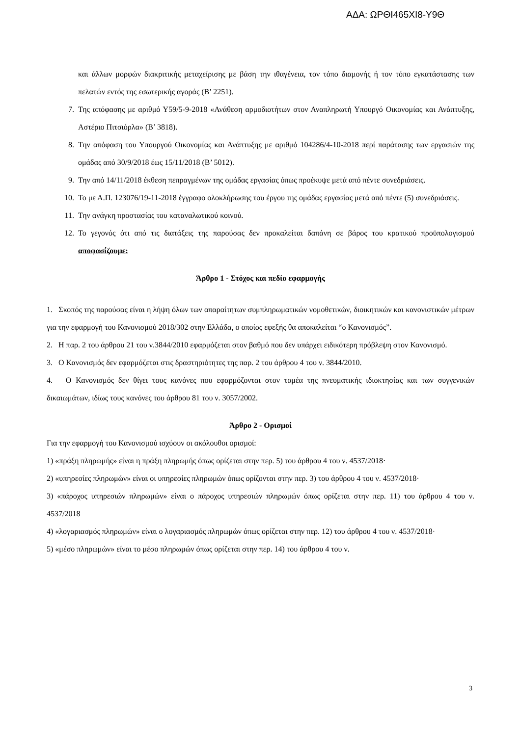ΑΔΑ: ΩΡΘΙ465ΧΙ8-Υ9Θ
και άλλων μορφών διακριτικής μεταχείρισης με βάση την ιθαγένεια, τον τόπο διαμονής ή τον τόπο εγκατάστασης των πελατών εντός της εσωτερικής αγοράς (Β’ 2251).
7. Της απόφασης με αριθμό Υ59/5-9-2018 «Ανάθεση αρμοδιοτήτων στον Αναπληρωτή Υπουργό Οικονομίας και Ανάπτυξης, Αστέριο Πιτσιόρλα» (Β’ 3818).
8. Την απόφαση του Υπουργού Οικονομίας και Ανάπτυξης με αριθμό 104286/4-10-2018 περί παράτασης των εργασιών της ομάδας από 30/9/2018 έως 15/11/2018 (Β’ 5012).
9. Την από 14/11/2018 έκθεση πεπραγμένων της ομάδας εργασίας όπως προέκυψε μετά από πέντε συνεδριάσεις.
10. Το με Α.Π. 123076/19-11-2018 έγγραφο ολοκλήρωσης του έργου της ομάδας εργασίας μετά από πέντε (5) συνεδριάσεις.
11. Την ανάγκη προστασίας του καταναλωτικού κοινού.
12. Το γεγονός ότι από τις διατάξεις της παρούσας δεν προκαλείται δαπάνη σε βάρος του κρατικού προϋπολογισμού αποφασίζουμε:
Άρθρο 1 - Στόχος και πεδίο εφαρμογής
1. Σκοπός της παρούσας είναι η λήψη όλων των απαραίτητων συμπληρωματικών νομοθετικών, διοικητικών και κανονιστικών μέτρων για την εφαρμογή του Κανονισμού 2018/302 στην Ελλάδα, ο οποίος εφεξής θα αποκαλείται “ο Κανονισμός”.
2. Η παρ. 2 του άρθρου 21 του ν.3844/2010 εφαρμόζεται στον βαθμό που δεν υπάρχει ειδικότερη πρόβλεψη στον Κανονισμό.
3. Ο Κανονισμός δεν εφαρμόζεται στις δραστηριότητες της παρ. 2 του άρθρου 4 του ν. 3844/2010.
4. Ο Κανονισμός δεν θίγει τους κανόνες που εφαρμόζονται στον τομέα της πνευματικής ιδιοκτησίας και των συγγενικών δικαιωμάτων, ιδίως τους κανόνες του άρθρου 81 του ν. 3057/2002.
Άρθρο 2 - Ορισμοί
Για την εφαρμογή του Κανονισμού ισχύουν οι ακόλουθοι ορισμοί:
1) «πράξη πληρωμής» είναι η πράξη πληρωμής όπως ορίζεται στην περ. 5) του άρθρου 4 του ν. 4537/2018·
2) «υπηρεσίες πληρωμών» είναι οι υπηρεσίες πληρωμών όπως ορίζονται στην περ. 3) του άρθρου 4 του ν. 4537/2018·
3) «πάροχος υπηρεσιών πληρωμών» είναι ο πάροχος υπηρεσιών πληρωμών όπως ορίζεται στην περ. 11) του άρθρου 4 του ν. 4537/2018
4) «λογαριασμός πληρωμών» είναι ο λογαριασμός πληρωμών όπως ορίζεται στην περ. 12) του άρθρου 4 του ν. 4537/2018·
5) «μέσο πληρωμών» είναι το μέσο πληρωμών όπως ορίζεται στην περ. 14) του άρθρου 4 του ν.
3